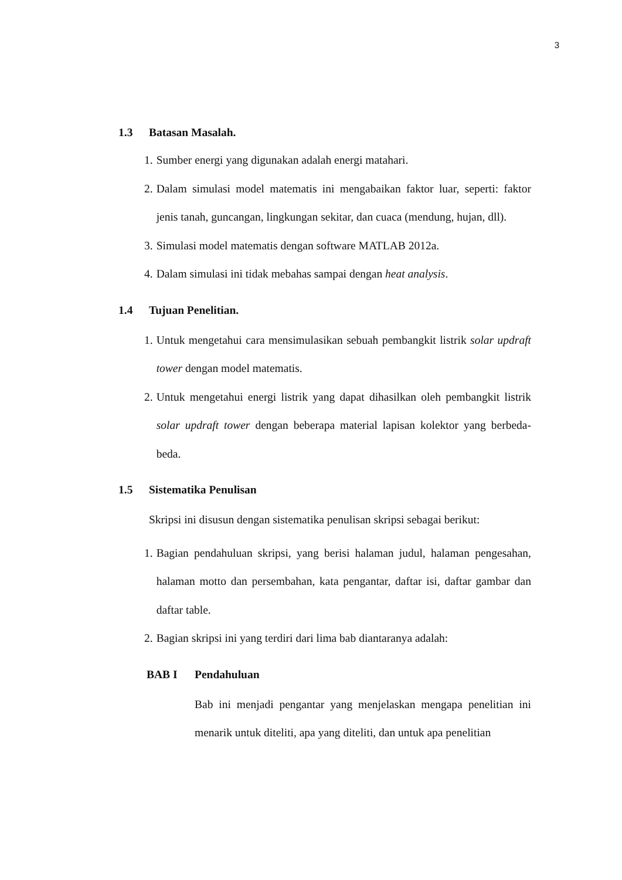3
1.3 Batasan Masalah.
1. Sumber energi yang digunakan adalah energi matahari.
2. Dalam simulasi model matematis ini mengabaikan faktor luar, seperti: faktor jenis tanah, guncangan, lingkungan sekitar, dan cuaca (mendung, hujan, dll).
3. Simulasi model matematis dengan software MATLAB 2012a.
4. Dalam simulasi ini tidak mebahas sampai dengan heat analysis.
1.4 Tujuan Penelitian.
1. Untuk mengetahui cara mensimulasikan sebuah pembangkit listrik solar updraft tower dengan model matematis.
2. Untuk mengetahui energi listrik yang dapat dihasilkan oleh pembangkit listrik solar updraft tower dengan beberapa material lapisan kolektor yang berbeda-beda.
1.5 Sistematika Penulisan
Skripsi ini disusun dengan sistematika penulisan skripsi sebagai berikut:
1. Bagian pendahuluan skripsi, yang berisi halaman judul, halaman pengesahan, halaman motto dan persembahan, kata pengantar, daftar isi, daftar gambar dan daftar table.
2. Bagian skripsi ini yang terdiri dari lima bab diantaranya adalah:
BAB I Pendahuluan
Bab ini menjadi pengantar yang menjelaskan mengapa penelitian ini menarik untuk diteliti, apa yang diteliti, dan untuk apa penelitian